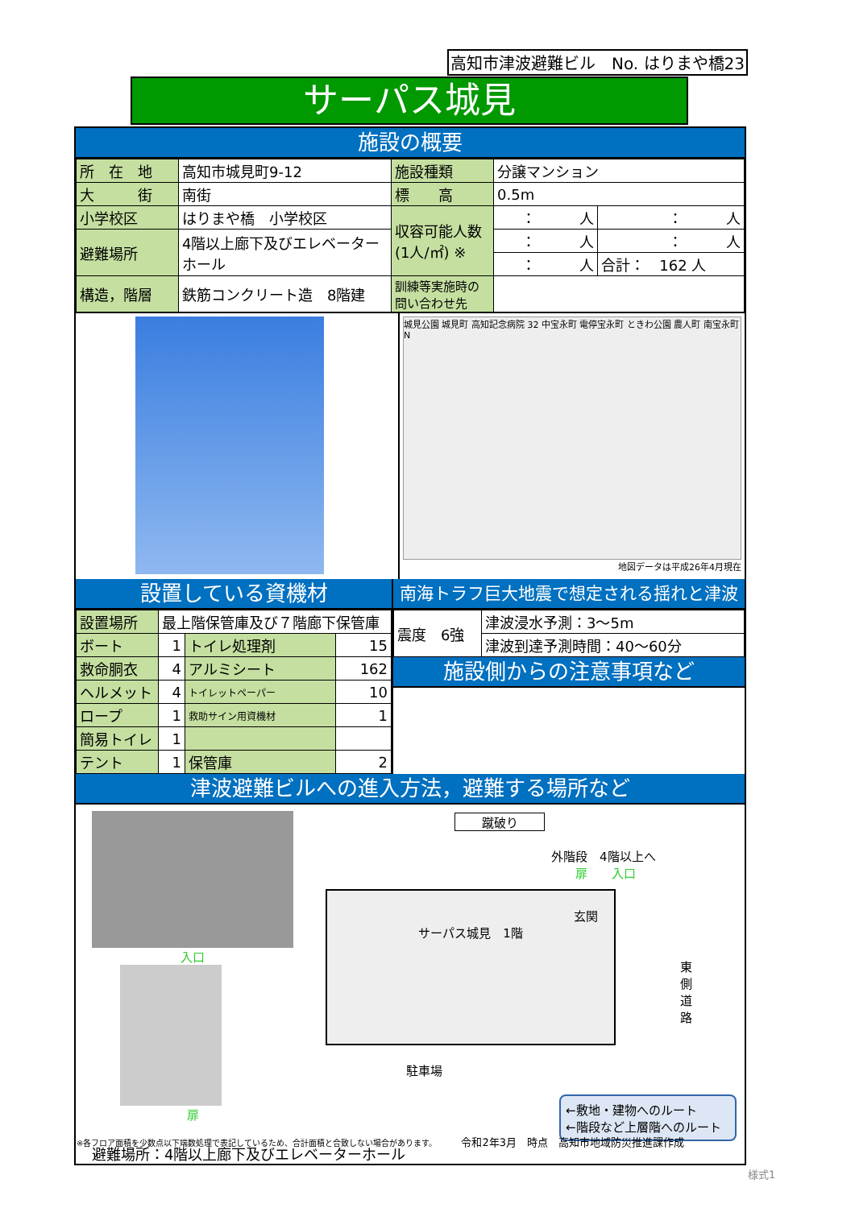高知市津波避難ビル　No. はりまや橋23
サーパス城見
施設の概要
| 所 在 地 | 高知市城見町9-12 | 施設種類 | 分譲マンション | |
| 大 街 | 南街 | 標 高 | 0.5m | |
| 小学校区 | はりまや橋 小学校区 | 収容可能人数 (1人/㎡) ※ | ： 人 | ： 人 |
| 避難場所 | 4階以上廊下及びエレベーターホール | | ： 人 | ： 人 |
| | | | ： 人 | 合計： 162 人 |
| 構造，階層 | 鉄筋コンクリート造 8階建 | 訓練等実施時の問い合わせ先 | | |
城見公園 城見町 高知記念病院 32 中宝永町 電停宝永町 ときわ公園 農人町 南宝永町 N
地図データは平成26年4月現在
設置している資機材
| 設置場所 | 最上階保管庫及び７階廊下保管庫 | | |
| ボート | 1 | トイレ処理剤 | 15 |
| 救命胴衣 | 4 | アルミシート | 162 |
| ヘルメット | 4 | トイレットペーパー | 10 |
| ロープ | 1 | 救助サイン用資機材 | 1 |
| 簡易トイレ | 1 | | |
| テント | 1 | 保管庫 | 2 |
南海トラフ巨大地震で想定される揺れと津波
| 震度 6強 | 津波浸水予測：3～5m |
| | 津波到達予測時間：40～60分 |
施設側からの注意事項など
津波避難ビルへの進入方法，避難する場所など
入口
扉
蹴破り
外階段　4階以上へ
扉　　入口
玄関
サーパス城見　1階
駐車場
東側道路
←敷地・建物へのルート
←階段など上層階へのルート
避難場所：4階以上廊下及びエレベーターホール
※各フロア面積を少数点以下端数処理で表記しているため、合計面積と合致しない場合があります。 令和2年3月　時点　高知市地域防災推進課作成
様式1